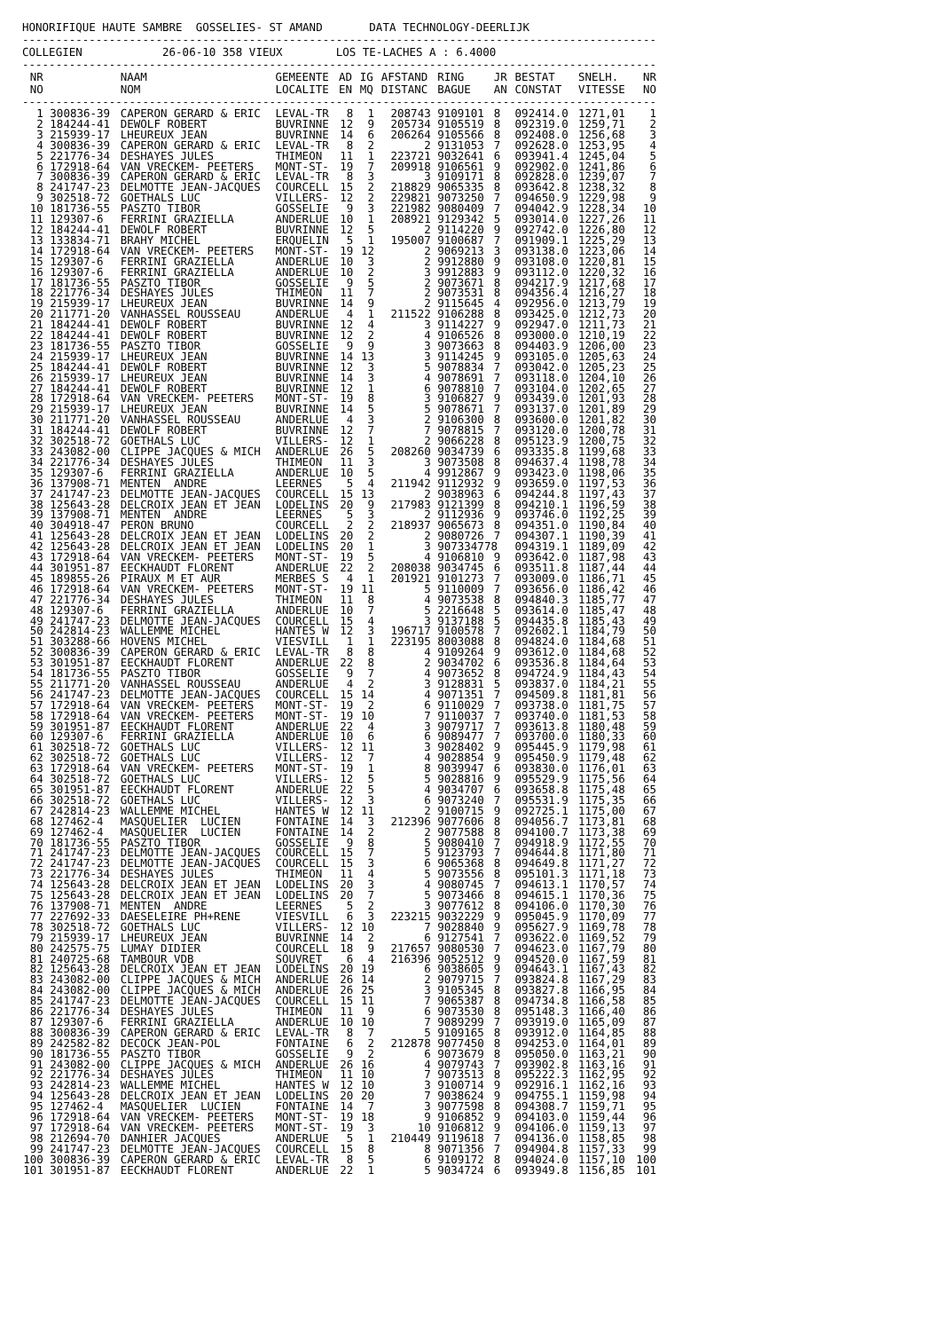HONORIFIQUE HAUTE SAMBRE  GOSSELIES- ST AMAND       DATA TECHNOLOGY-DEERLIJK
-----------------------------------------------------------------------------------------------
COLLEGIEN            26-06-10 358 VIEUX        LOS TE-LACHES A : 6.4000
-----------------------------------------------------------------------------------------------
| NR NO | | NAAM NOM | GEMEENTE LOCALITE | AD EN | IG MQ | AFSTAND DISTANC | RING BAGUE | JR AN | BESTAT CONSTAT | SNELH. VITESSE | NR NO |
| --- | --- | --- | --- | --- | --- | --- | --- | --- | --- | --- | --- |
| ----------------------------------------------------------------------------------------------- | | | | | | | | | | | |
| 1 | 300836-39 | CAPERON GERARD & ERIC | LEVAL-TR | 8 | 1 | 208743 | 9109101 | 8 | 092414.0 | 1271,01 | 1 |
| 2 | 184244-41 | DEWOLF ROBERT | BUVRINNE | 12 | 9 | 205734 | 9105519 | 8 | 092319.0 | 1259,71 | 2 |
| 3 | 215939-17 | LHEUREUX JEAN | BUVRINNE | 14 | 6 | 206264 | 9105566 | 8 | 092408.0 | 1256,68 | 3 |
| 4 | 300836-39 | CAPERON GERARD & ERIC | LEVAL-TR | 8 | 2 | 2 | 9131053 | 7 | 092628.0 | 1253,95 | 4 |
| 5 | 221776-34 | DESHAYES JULES | THIMEON | 11 | 1 | 223721 | 9032641 | 6 | 093941.4 | 1245,04 | 5 |
| 6 | 172918-64 | VAN VRECKEM- PEETERS | MONT-ST- | 19 | 7 | 209918 | 9106561 | 9 | 092902.0 | 1241,86 | 6 |
| 7 | 300836-39 | CAPERON GERARD & ERIC | LEVAL-TR | 8 | 3 | 3 | 9109171 | 8 | 092828.0 | 1239,07 | 7 |
| 8 | 241747-23 | DELMOTTE JEAN-JACQUES | COURCELL | 15 | 2 | 218829 | 9065335 | 8 | 093642.8 | 1238,32 | 8 |
| 9 | 302518-72 | GOETHALS LUC | VILLERS- | 12 | 2 | 229821 | 9073250 | 7 | 094650.9 | 1229,98 | 9 |
| 10 | 181736-55 | PASZTO TIBOR | GOSSELIE | 9 | 3 | 221982 | 9080409 | 7 | 094042.9 | 1228,34 | 10 |
| 11 | 129307-6 | FERRINI GRAZIELLA | ANDERLUE | 10 | 1 | 208921 | 9129342 | 5 | 093014.0 | 1227,26 | 11 |
| 12 | 184244-41 | DEWOLF ROBERT | BUVRINNE | 12 | 5 | 2 | 9114220 | 9 | 092742.0 | 1226,80 | 12 |
| 13 | 133834-71 | BRAHY MICHEL | ERQUELIN | 5 | 1 | 195007 | 9100687 | 7 | 091909.1 | 1225,29 | 13 |
| 14 | 172918-64 | VAN VRECKEM- PEETERS | MONT-ST- | 19 | 12 | 2 | 9069213 | 3 | 093138.0 | 1223,06 | 14 |
| 15 | 129307-6 | FERRINI GRAZIELLA | ANDERLUE | 10 | 3 | 2 | 9912880 | 9 | 093108.0 | 1220,81 | 15 |
| 16 | 129307-6 | FERRINI GRAZIELLA | ANDERLUE | 10 | 2 | 3 | 9912883 | 9 | 093112.0 | 1220,32 | 16 |
| 17 | 181736-55 | PASZTO TIBOR | GOSSELIE | 9 | 5 | 2 | 9073671 | 8 | 094217.9 | 1217,68 | 17 |
| 18 | 221776-34 | DESHAYES JULES | THIMEON | 11 | 7 | 2 | 9073531 | 8 | 094356.4 | 1216,27 | 18 |
| 19 | 215939-17 | LHEUREUX JEAN | BUVRINNE | 14 | 9 | 2 | 9115645 | 4 | 092956.0 | 1213,79 | 19 |
| 20 | 211771-20 | VANHASSEL ROUSSEAU | ANDERLUE | 4 | 1 | 211522 | 9106288 | 8 | 093425.0 | 1212,73 | 20 |
| 21 | 184244-41 | DEWOLF ROBERT | BUVRINNE | 12 | 4 | 3 | 9114227 | 9 | 092947.0 | 1211,73 | 21 |
| 22 | 184244-41 | DEWOLF ROBERT | BUVRINNE | 12 | 2 | 4 | 9106526 | 8 | 093000.0 | 1210,19 | 22 |
| 23 | 181736-55 | PASZTO TIBOR | GOSSELIE | 9 | 9 | 3 | 9073663 | 8 | 094403.9 | 1206,00 | 23 |
| 24 | 215939-17 | LHEUREUX JEAN | BUVRINNE | 14 | 13 | 3 | 9114245 | 9 | 093105.0 | 1205,63 | 24 |
| 25 | 184244-41 | DEWOLF ROBERT | BUVRINNE | 12 | 3 | 5 | 9078834 | 7 | 093042.0 | 1205,23 | 25 |
| 26 | 215939-17 | LHEUREUX JEAN | BUVRINNE | 14 | 3 | 4 | 9078691 | 7 | 093118.0 | 1204,10 | 26 |
| 27 | 184244-41 | DEWOLF ROBERT | BUVRINNE | 12 | 1 | 6 | 9078810 | 7 | 093104.0 | 1202,65 | 27 |
| 28 | 172918-64 | VAN VRECKEM- PEETERS | MONT-ST- | 19 | 8 | 3 | 9106827 | 9 | 093439.0 | 1201,93 | 28 |
| 29 | 215939-17 | LHEUREUX JEAN | BUVRINNE | 14 | 5 | 5 | 9078671 | 7 | 093137.0 | 1201,89 | 29 |
| 30 | 211771-20 | VANHASSEL ROUSSEAU | ANDERLUE | 4 | 3 | 2 | 9106300 | 8 | 093600.0 | 1201,82 | 30 |
| 31 | 184244-41 | DEWOLF ROBERT | BUVRINNE | 12 | 7 | 7 | 9078815 | 7 | 093120.0 | 1200,78 | 31 |
| 32 | 302518-72 | GOETHALS LUC | VILLERS- | 12 | 1 | 2 | 9066228 | 8 | 095123.9 | 1200,75 | 32 |
| 33 | 243082-00 | CLIPPE JACQUES & MICH | ANDERLUE | 26 | 5 | 208260 | 9034739 | 6 | 093335.8 | 1199,68 | 33 |
| 34 | 221776-34 | DESHAYES JULES | THIMEON | 11 | 3 | 3 | 9073508 | 8 | 094637.4 | 1198,78 | 34 |
| 35 | 129307-6 | FERRINI GRAZIELLA | ANDERLUE | 10 | 5 | 4 | 9912867 | 9 | 093423.0 | 1198,06 | 35 |
| 36 | 137908-71 | MENTEN ANDRE | LEERNES | 5 | 4 | 211942 | 9112932 | 9 | 093659.0 | 1197,53 | 36 |
| 37 | 241747-23 | DELMOTTE JEAN-JACQUES | COURCELL | 15 | 13 | 2 | 9038963 | 6 | 094244.8 | 1197,43 | 37 |
| 38 | 125643-28 | DELCROIX JEAN ET JEAN | LODELINS | 20 | 9 | 217983 | 9121399 | 8 | 094210.1 | 1196,59 | 38 |
| 39 | 137908-71 | MENTEN ANDRE | LEERNES | 5 | 3 | 2 | 9112936 | 9 | 093746.0 | 1192,25 | 39 |
| 40 | 304918-47 | PERON BRUNO | COURCELL | 2 | 2 | 218937 | 9065673 | 8 | 094351.0 | 1190,84 | 40 |
| 41 | 125643-28 | DELCROIX JEAN ET JEAN | LODELINS | 20 | 2 | 2 | 9080726 | 7 | 094307.1 | 1190,39 | 41 |
| 42 | 125643-28 | DELCROIX JEAN ET JEAN | LODELINS | 20 | 1 | 3 | 907334778 | | 094319.1 | 1189,09 | 42 |
| 43 | 172918-64 | VAN VRECKEM- PEETERS | MONT-ST- | 19 | 5 | 4 | 9106810 | 9 | 093642.0 | 1187,98 | 43 |
| 44 | 301951-87 | EECKHAUDT FLORENT | ANDERLUE | 22 | 2 | 208038 | 9034745 | 6 | 093511.8 | 1187,44 | 44 |
| 45 | 189855-26 | PIRAUX M ET AUR | MERBES S | 4 | 1 | 201921 | 9101273 | 7 | 093009.0 | 1186,71 | 45 |
| 46 | 172918-64 | VAN VRECKEM- PEETERS | MONT-ST- | 19 | 11 | 5 | 9110009 | 7 | 093656.0 | 1186,42 | 46 |
| 47 | 221776-34 | DESHAYES JULES | THIMEON | 11 | 8 | 4 | 9073538 | 8 | 094840.3 | 1185,77 | 47 |
| 48 | 129307-6 | FERRINI GRAZIELLA | ANDERLUE | 10 | 7 | 5 | 2216648 | 5 | 093614.0 | 1185,47 | 48 |
| 49 | 241747-23 | DELMOTTE JEAN-JACQUES | COURCELL | 15 | 4 | 3 | 9137188 | 5 | 094435.8 | 1185,43 | 49 |
| 50 | 242814-23 | WALLEMME MICHEL | HANTES W | 12 | 3 | 196717 | 9100578 | 7 | 092602.1 | 1184,79 | 50 |
| 51 | 303288-66 | HOVENS MICHEL | VIESVILL | 1 | 1 | 223195 | 8003088 | 8 | 094824.0 | 1184,68 | 51 |
| 52 | 300836-39 | CAPERON GERARD & ERIC | LEVAL-TR | 8 | 8 | 4 | 9109264 | 9 | 093612.0 | 1184,68 | 52 |
| 53 | 301951-87 | EECKHAUDT FLORENT | ANDERLUE | 22 | 8 | 2 | 9034702 | 6 | 093536.8 | 1184,64 | 53 |
| 54 | 181736-55 | PASZTO TIBOR | GOSSELIE | 9 | 7 | 4 | 9073652 | 8 | 094724.9 | 1184,43 | 54 |
| 55 | 211771-20 | VANHASSEL ROUSSEAU | ANDERLUE | 4 | 2 | 3 | 9128831 | 5 | 093837.0 | 1184,21 | 55 |
| 56 | 241747-23 | DELMOTTE JEAN-JACQUES | COURCELL | 15 | 14 | 4 | 9071351 | 7 | 094509.8 | 1181,81 | 56 |
| 57 | 172918-64 | VAN VRECKEM- PEETERS | MONT-ST- | 19 | 2 | 6 | 9110029 | 7 | 093738.0 | 1181,75 | 57 |
| 58 | 172918-64 | VAN VRECKEM- PEETERS | MONT-ST- | 19 | 10 | 7 | 9110037 | 7 | 093740.0 | 1181,53 | 58 |
| 59 | 301951-87 | EECKHAUDT FLORENT | ANDERLUE | 22 | 4 | 3 | 9079717 | 7 | 093613.8 | 1180,48 | 59 |
| 60 | 129307-6 | FERRINI GRAZIELLA | ANDERLUE | 10 | 6 | 6 | 9089477 | 7 | 093700.0 | 1180,33 | 60 |
| 61 | 302518-72 | GOETHALS LUC | VILLERS- | 12 | 11 | 3 | 9028402 | 9 | 095445.9 | 1179,98 | 61 |
| 62 | 302518-72 | GOETHALS LUC | VILLERS- | 12 | 7 | 4 | 9028854 | 9 | 095450.9 | 1179,48 | 62 |
| 63 | 172918-64 | VAN VRECKEM- PEETERS | MONT-ST- | 19 | 1 | 8 | 9039947 | 6 | 093830.0 | 1176,01 | 63 |
| 64 | 302518-72 | GOETHALS LUC | VILLERS- | 12 | 5 | 5 | 9028816 | 9 | 095529.9 | 1175,56 | 64 |
| 65 | 301951-87 | EECKHAUDT FLORENT | ANDERLUE | 22 | 5 | 4 | 9034707 | 6 | 093658.8 | 1175,48 | 65 |
| 66 | 302518-72 | GOETHALS LUC | VILLERS- | 12 | 3 | 6 | 9073240 | 7 | 095531.9 | 1175,35 | 66 |
| 67 | 242814-23 | WALLEMME MICHEL | HANTES W | 12 | 11 | 2 | 9100715 | 9 | 092725.1 | 1175,00 | 67 |
| 68 | 127462-4 | MASQUELIER LUCIEN | FONTAINE | 14 | 3 | 212396 | 9077606 | 8 | 094056.7 | 1173,81 | 68 |
| 69 | 127462-4 | MASQUELIER LUCIEN | FONTAINE | 14 | 2 | 2 | 9077588 | 8 | 094100.7 | 1173,38 | 69 |
| 70 | 181736-55 | PASZTO TIBOR | GOSSELIE | 9 | 8 | 5 | 9080410 | 7 | 094918.9 | 1172,55 | 70 |
| 71 | 241747-23 | DELMOTTE JEAN-JACQUES | COURCELL | 15 | 7 | 5 | 9123793 | 7 | 094644.8 | 1171,80 | 71 |
| 72 | 241747-23 | DELMOTTE JEAN-JACQUES | COURCELL | 15 | 3 | 6 | 9065368 | 8 | 094649.8 | 1171,27 | 72 |
| 73 | 221776-34 | DESHAYES JULES | THIMEON | 11 | 4 | 5 | 9073556 | 8 | 095101.3 | 1171,18 | 73 |
| 74 | 125643-28 | DELCROIX JEAN ET JEAN | LODELINS | 20 | 3 | 4 | 9080745 | 7 | 094613.1 | 1170,57 | 74 |
| 75 | 125643-28 | DELCROIX JEAN ET JEAN | LODELINS | 20 | 7 | 5 | 9073466 | 8 | 094615.1 | 1170,36 | 75 |
| 76 | 137908-71 | MENTEN ANDRE | LEERNES | 5 | 2 | 3 | 9077612 | 8 | 094106.0 | 1170,30 | 76 |
| 77 | 227692-33 | DAESELEIRE PH+RENE | VIESVILL | 6 | 3 | 223215 | 9032229 | 9 | 095045.9 | 1170,09 | 77 |
| 78 | 302518-72 | GOETHALS LUC | VILLERS- | 12 | 10 | 7 | 9028840 | 9 | 095627.9 | 1169,78 | 78 |
| 79 | 215939-17 | LHEUREUX JEAN | BUVRINNE | 14 | 2 | 6 | 9127541 | 7 | 093622.0 | 1169,52 | 79 |
| 80 | 242575-75 | LUMAY DIDIER | COURCELL | 18 | 9 | 217657 | 9080530 | 7 | 094623.0 | 1167,79 | 80 |
| 81 | 240725-68 | TAMBOUR VDB | SOUVRET | 6 | 4 | 216396 | 9052512 | 9 | 094520.0 | 1167,59 | 81 |
| 82 | 125643-28 | DELCROIX JEAN ET JEAN | LODELINS | 20 | 19 | 6 | 9038605 | 9 | 094643.1 | 1167,43 | 82 |
| 83 | 243082-00 | CLIPPE JACQUES & MICH | ANDERLUE | 26 | 14 | 2 | 9079715 | 7 | 093824.8 | 1167,29 | 83 |
| 84 | 243082-00 | CLIPPE JACQUES & MICH | ANDERLUE | 26 | 25 | 3 | 9105345 | 8 | 093827.8 | 1166,95 | 84 |
| 85 | 241747-23 | DELMOTTE JEAN-JACQUES | COURCELL | 15 | 11 | 7 | 9065387 | 8 | 094734.8 | 1166,58 | 85 |
| 86 | 221776-34 | DESHAYES JULES | THIMEON | 11 | 9 | 6 | 9073530 | 8 | 095148.3 | 1166,40 | 86 |
| 87 | 129307-6 | FERRINI GRAZIELLA | ANDERLUE | 10 | 10 | 7 | 9089299 | 7 | 093919.0 | 1165,09 | 87 |
| 88 | 300836-39 | CAPERON GERARD & ERIC | LEVAL-TR | 8 | 7 | 5 | 9109165 | 8 | 093912.0 | 1164,85 | 88 |
| 89 | 242582-82 | DECOCK JEAN-POL | FONTAINE | 6 | 2 | 212878 | 9077450 | 8 | 094253.0 | 1164,01 | 89 |
| 90 | 181736-55 | PASZTO TIBOR | GOSSELIE | 9 | 2 | 6 | 9073679 | 8 | 095050.0 | 1163,21 | 90 |
| 91 | 243082-00 | CLIPPE JACQUES & MICH | ANDERLUE | 26 | 16 | 4 | 9079743 | 7 | 093902.8 | 1163,16 | 91 |
| 92 | 221776-34 | DESHAYES JULES | THIMEON | 11 | 10 | 7 | 9073513 | 8 | 095222.3 | 1162,95 | 92 |
| 93 | 242814-23 | WALLEMME MICHEL | HANTES W | 12 | 10 | 3 | 9100714 | 9 | 092916.1 | 1162,16 | 93 |
| 94 | 125643-28 | DELCROIX JEAN ET JEAN | LODELINS | 20 | 20 | 7 | 9038624 | 9 | 094755.1 | 1159,98 | 94 |
| 95 | 127462-4 | MASQUELIER LUCIEN | FONTAINE | 14 | 7 | 3 | 9077598 | 8 | 094308.7 | 1159,71 | 95 |
| 96 | 172918-64 | VAN VRECKEM- PEETERS | MONT-ST- | 19 | 18 | 9 | 9106852 | 9 | 094103.0 | 1159,44 | 96 |
| 97 | 172918-64 | VAN VRECKEM- PEETERS | MONT-ST- | 19 | 3 | 10 | 9106812 | 9 | 094106.0 | 1159,13 | 97 |
| 98 | 212694-70 | DANHIER JACQUES | ANDERLUE | 5 | 1 | 210449 | 9119618 | 7 | 094136.0 | 1158,85 | 98 |
| 99 | 241747-23 | DELMOTTE JEAN-JACQUES | COURCELL | 15 | 8 | 8 | 9071356 | 7 | 094904.8 | 1157,33 | 99 |
| 100 | 300836-39 | CAPERON GERARD & ERIC | LEVAL-TR | 8 | 5 | 6 | 9109172 | 8 | 094024.0 | 1157,10 | 100 |
| 101 | 301951-87 | EECKHAUDT FLORENT | ANDERLUE | 22 | 1 | 5 | 9034724 | 6 | 093949.8 | 1156,85 | 101 |